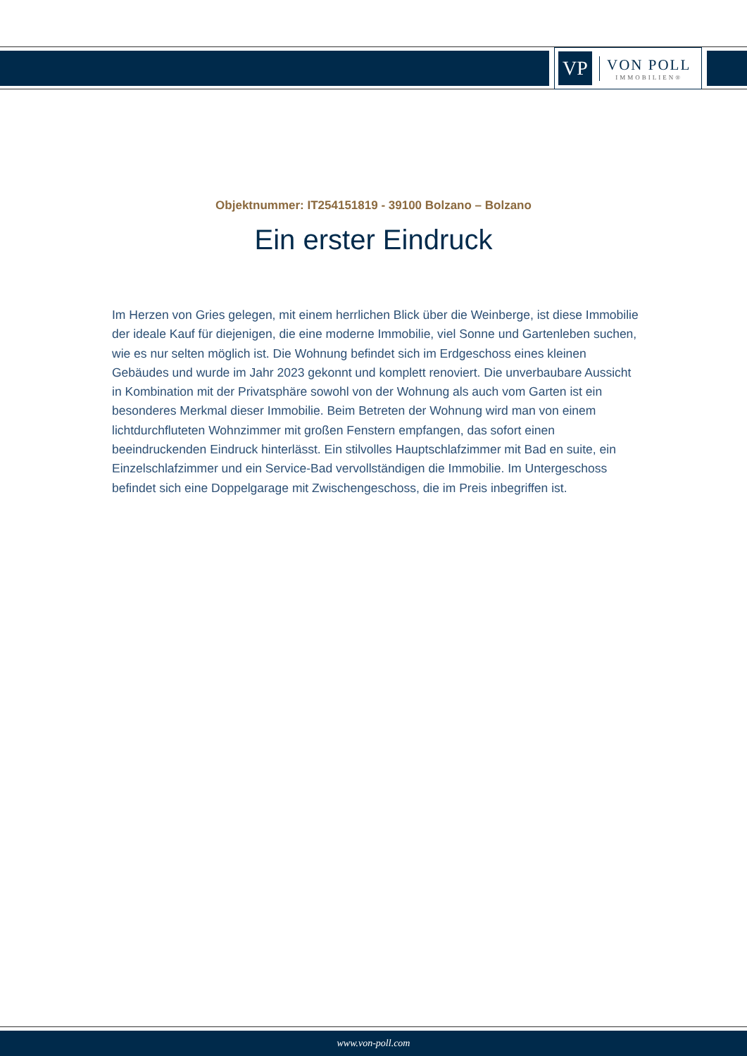VP
VON POLL
IMMOBILIEN®
Objektnummer: IT254151819 - 39100 Bolzano – Bolzano
Ein erster Eindruck
Im Herzen von Gries gelegen, mit einem herrlichen Blick über die Weinberge, ist diese Immobilie der ideale Kauf für diejenigen, die eine moderne Immobilie, viel Sonne und Gartenleben suchen, wie es nur selten möglich ist. Die Wohnung befindet sich im Erdgeschoss eines kleinen Gebäudes und wurde im Jahr 2023 gekonnt und komplett renoviert. Die unverbaubare Aussicht in Kombination mit der Privatsphäre sowohl von der Wohnung als auch vom Garten ist ein besonderes Merkmal dieser Immobilie. Beim Betreten der Wohnung wird man von einem lichtdurchfluteten Wohnzimmer mit großen Fenstern empfangen, das sofort einen beeindruckenden Eindruck hinterlässt. Ein stilvolles Hauptschlafzimmer mit Bad en suite, ein Einzelschlafzimmer und ein Service-Bad vervollständigen die Immobilie. Im Untergeschoss befindet sich eine Doppelgarage mit Zwischengeschoss, die im Preis inbegriffen ist.
www.von-poll.com